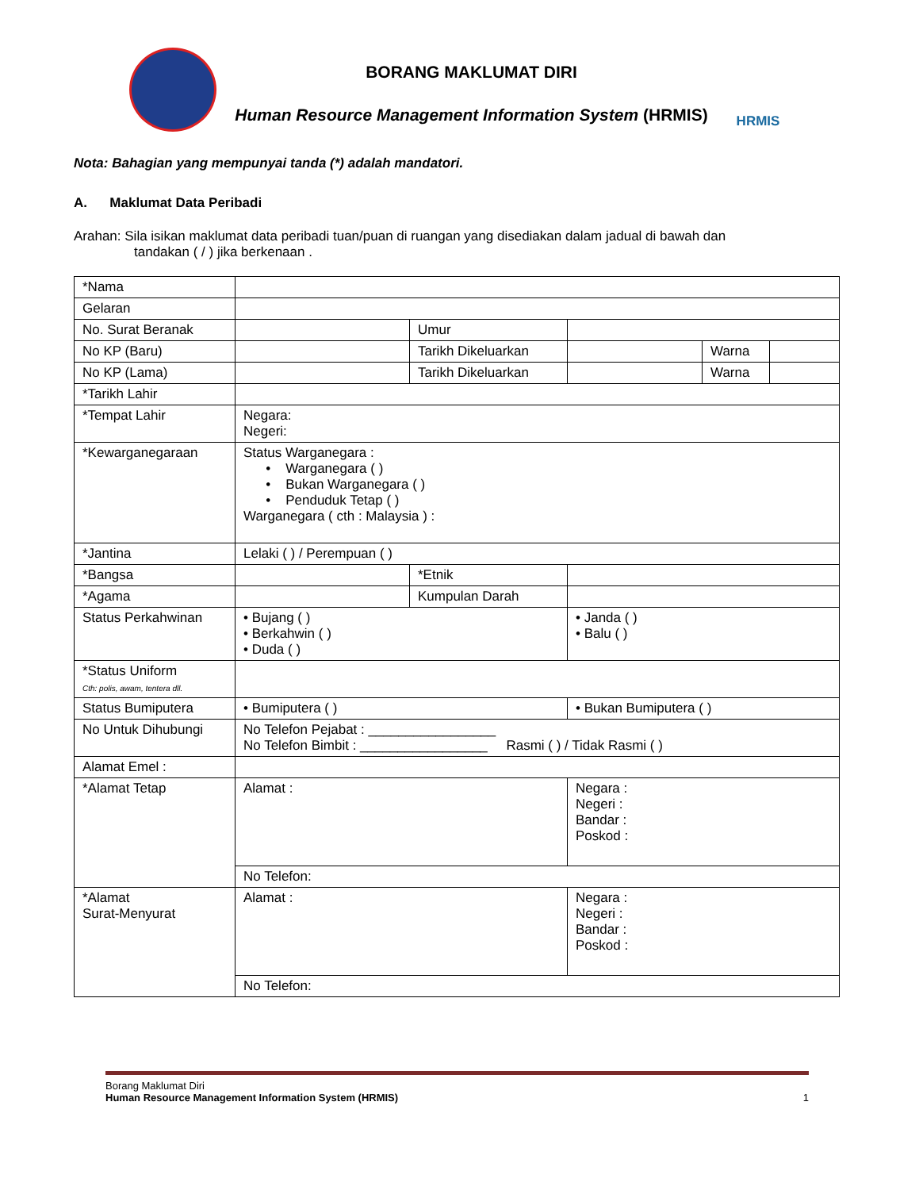BORANG MAKLUMAT DIRI
Human Resource Management Information System (HRMIS)
HRMIS
Nota: Bahagian yang mempunyai tanda (*) adalah mandatori.
A. Maklumat Data Peribadi
Arahan: Sila isikan maklumat data peribadi tuan/puan di ruangan yang disediakan dalam jadual di bawah dan
tandakan ( / ) jika berkenaan .
| *Nama | | | | | |
| Gelaran | | | | | |
| No. Surat Beranak | | Umur | | | |
| No KP (Baru) | | Tarikh Dikeluarkan | | Warna | |
| No KP (Lama) | | Tarikh Dikeluarkan | | Warna | |
| *Tarikh Lahir | | | | | |
| *Tempat Lahir | Negara: Negeri: | | | | |
| *Kewarganegaraan | Status Warganegara : • Warganegara ( ) • Bukan Warganegara ( ) • Penduduk Tetap ( ) Warganegara ( cth : Malaysia ) : | | | | |
| *Jantina | Lelaki ( ) / Perempuan ( ) | | | | |
| *Bangsa | | *Etnik | | | |
| *Agama | | Kumpulan Darah | | | |
| Status Perkahwinan | • Bujang ( ) • Berkahwin ( ) • Duda ( ) | | • Janda ( ) • Balu ( ) | | |
| *Status Uniform Cth: polis, awam, tentera dll. | | | | | |
| Status Bumiputera | • Bumiputera ( ) | | • Bukan Bumiputera ( ) | | |
| No Untuk Dihubungi | No Telefon Pejabat : _________________ No Telefon Bimbit : _________________ Rasmi ( ) / Tidak Rasmi ( ) | | | | |
| Alamat Emel : | | | | | |
| *Alamat Tetap | Alamat : | | Negara : Negeri : Bandar : Poskod : | | |
| | No Telefon: | | | | |
| *Alamat Surat-Menyurat | Alamat : | | Negara : Negeri : Bandar : Poskod : | | |
| | No Telefon: | | | | |
Borang Maklumat Diri
Human Resource Management Information System (HRMIS) 1